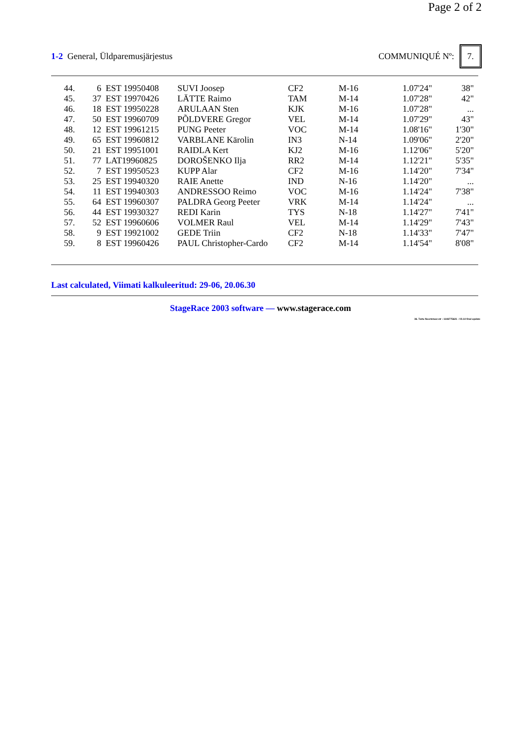Page 2 of 2
1-2 General, Üldparemusjärjestus
COMMUNIQUÉ Nº: 7.
| 44. | 6 | EST 19950408 | SUVI Joosep | CF2 | M-16 | 1.07'24" | 38" |
| 45. | 37 | EST 19970426 | LÄTTE Raimo | TAM | M-14 | 1.07'28" | 42" |
| 46. | 18 | EST 19950228 | ARULAAN Sten | KJK | M-16 | 1.07'28" | ... |
| 47. | 50 | EST 19960709 | PÕLDVERE Gregor | VEL | M-14 | 1.07'29" | 43" |
| 48. | 12 | EST 19961215 | PUNG Peeter | VOC | M-14 | 1.08'16" | 1'30" |
| 49. | 65 | EST 19960812 | VARBLANE Kärolin | IN3 | N-14 | 1.09'06" | 2'20" |
| 50. | 21 | EST 19951001 | RAIDLA Kert | KJ2 | M-16 | 1.12'06" | 5'20" |
| 51. | 77 | LAT19960825 | DOROŠENKO Ilja | RR2 | M-14 | 1.12'21" | 5'35" |
| 52. | 7 | EST 19950523 | KUPP Alar | CF2 | M-16 | 1.14'20" | 7'34" |
| 53. | 25 | EST 19940320 | RAIE Anette | IND | N-16 | 1.14'20" | ... |
| 54. | 11 | EST 19940303 | ANDRESSOO Reimo | VOC | M-16 | 1.14'24" | 7'38" |
| 55. | 64 | EST 19960307 | PALDRA Georg Peeter | VRK | M-14 | 1.14'24" | ... |
| 56. | 44 | EST 19930327 | REDI Karin | TYS | N-18 | 1.14'27" | 7'41" |
| 57. | 52 | EST 19960606 | VOLMER Raul | VEL | M-14 | 1.14'29" | 7'43" |
| 58. | 9 | EST 19921002 | GEDE Triin | CF2 | N-18 | 1.14'33" | 7'47" |
| 59. | 8 | EST 19960426 | PAUL Christopher-Cardo | CF2 | M-14 | 1.14'54" | 8'08" |
Last calculated, Viimati kalkuleeritud: 29-06, 20.06.30
StageRace 2003 software — www.stagerace.com
36. Tartu Noortetuur.str : 1146775621 : V3.14 final update